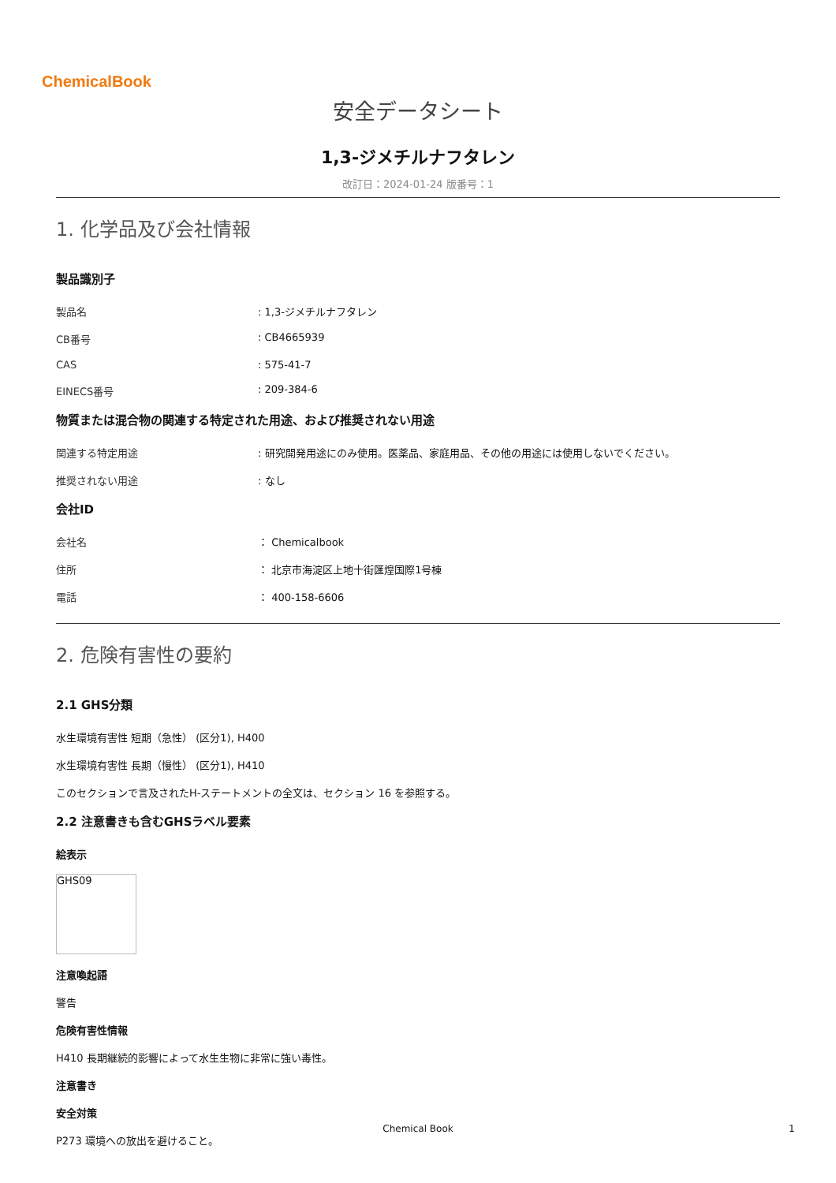ChemicalBook
安全データシート
1,3-ジメチルナフタレン
改訂日：2024-01-24 版番号：1
1. 化学品及び会社情報
製品識別子
製品名 : 1,3-ジメチルナフタレン
CB番号 : CB4665939
CAS : 575-41-7
EINECS番号 : 209-384-6
物質または混合物の関連する特定された用途、および推奨されない用途
関連する特定用途 : 研究開発用途にのみ使用。医薬品、家庭用品、その他の用途には使用しないでください。
推奨されない用途 : なし
会社ID
会社名 ： Chemicalbook
住所 ： 北京市海淀区上地十街匯煌国際1号棟
電話 ： 400-158-6606
2. 危険有害性の要約
2.1 GHS分類
水生環境有害性 短期（急性） (区分1), H400
水生環境有害性 長期（慢性） (区分1), H410
このセクションで言及されたH-ステートメントの全文は、セクション 16 を参照する。
2.2 注意書きも含むGHSラベル要素
絵表示
GHS09
注意喚起語
警告
危険有害性情報
H410 長期継続的影響によって水生生物に非常に強い毒性。
注意書き
安全対策
P273 環境への放出を避けること。
Chemical Book 1